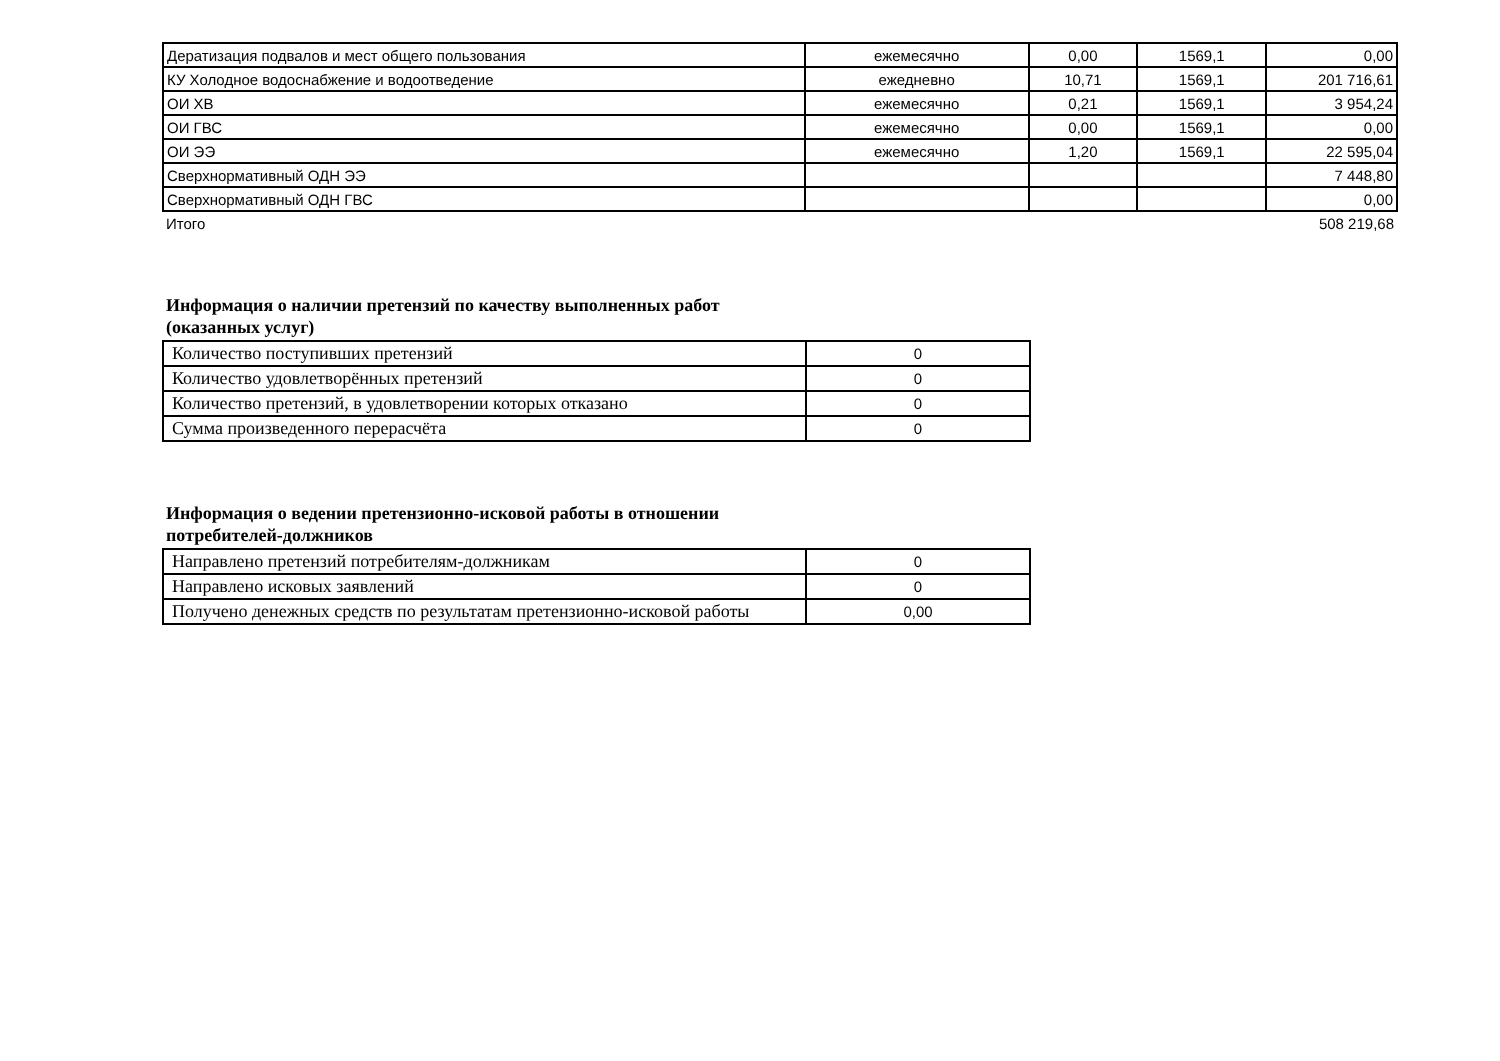| Дератизация подвалов и мест общего пользования | ежемесячно | 0,00 | 1569,1 | 0,00 |
| КУ Холодное водоснабжение и водоотведение | ежедневно | 10,71 | 1569,1 | 201 716,61 |
| ОИ ХВ | ежемесячно | 0,21 | 1569,1 | 3 954,24 |
| ОИ ГВС | ежемесячно | 0,00 | 1569,1 | 0,00 |
| ОИ ЭЭ | ежемесячно | 1,20 | 1569,1 | 22 595,04 |
| Сверхнормативный ОДН ЭЭ | | | | 7 448,80 |
| Сверхнормативный ОДН ГВС | | | | 0,00 |
| Итого | | | | 508 219,68 |
Информация о наличии претензий по качеству выполненных работ
(оказанных услуг)
| Количество поступивших претензий | 0 |
| Количество удовлетворённых претензий | 0 |
| Количество претензий, в удовлетворении которых отказано | 0 |
| Сумма произведенного перерасчёта | 0 |
Информация о ведении претензионно-исковой работы в отношении
потребителей-должников
| Направлено претензий потребителям-должникам | 0 |
| Направлено исковых заявлений | 0 |
| Получено денежных средств по результатам претензионно-исковой работы | 0,00 |